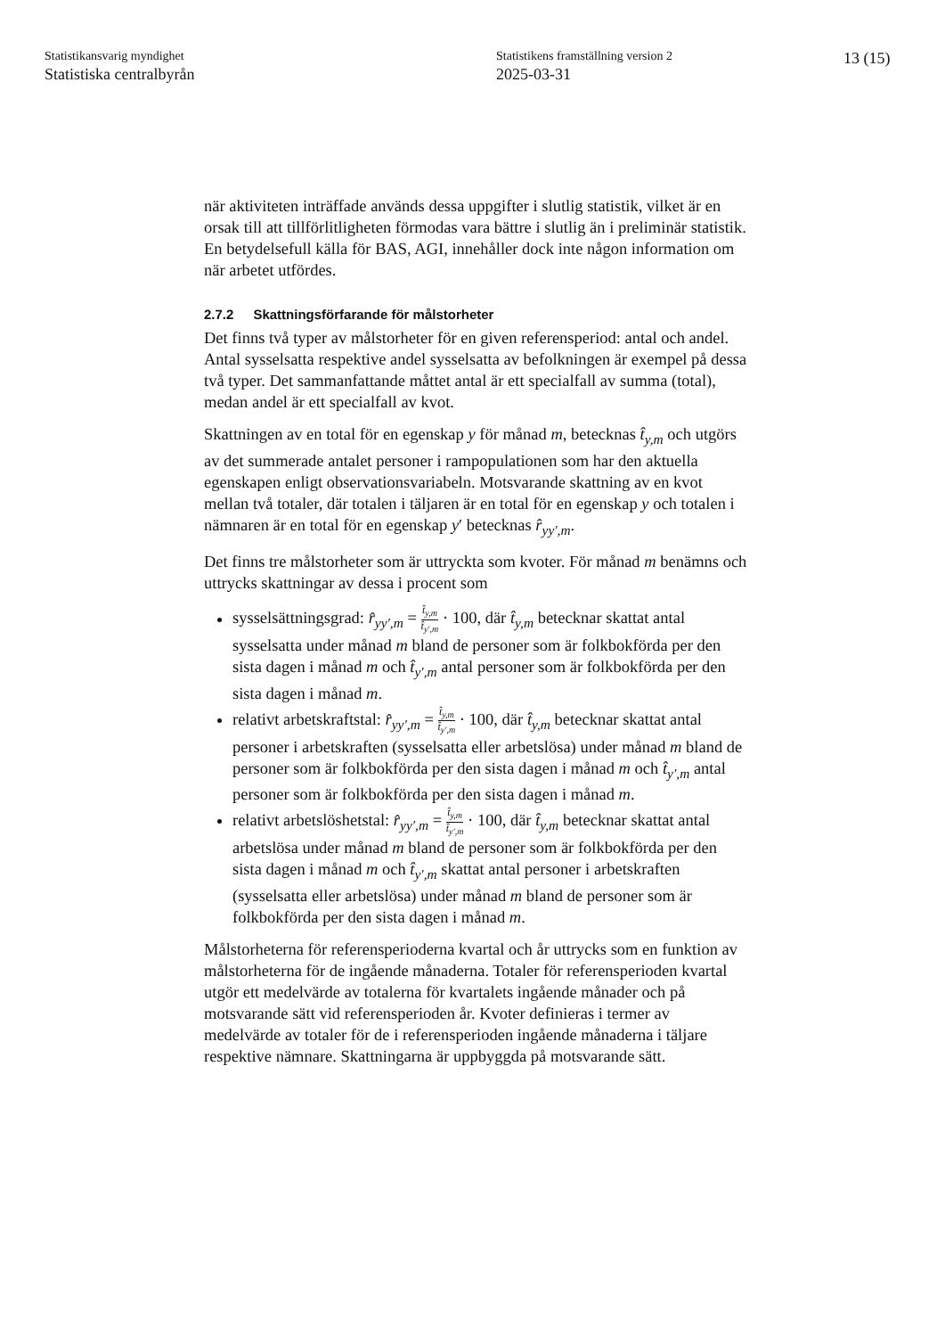Statistikansvarig myndighet
Statistiska centralbyrån
Statistikens framställning version 2
2025-03-31
13 (15)
när aktiviteten inträffade används dessa uppgifter i slutlig statistik, vilket är en orsak till att tillförlitligheten förmodas vara bättre i slutlig än i preliminär statistik. En betydelsefull källa för BAS, AGI, innehåller dock inte någon information om när arbetet utfördes.
2.7.2 Skattningsförfarande för målstorheter
Det finns två typer av målstorheter för en given referensperiod: antal och andel. Antal sysselsatta respektive andel sysselsatta av befolkningen är exempel på dessa två typer. Det sammanfattande måttet antal är ett specialfall av summa (total), medan andel är ett specialfall av kvot.
Skattningen av en total för en egenskap y för månad m, betecknas t̂<sub>y,m</sub> och utgörs av det summerade antalet personer i rampopulationen som har den aktuella egenskapen enligt observationsvariabeln. Motsvarande skattning av en kvot mellan två totaler, där totalen i täljaren är en total för en egenskap y och totalen i nämnaren är en total för en egenskap y′ betecknas r̂<sub>yy′,m</sub>.
Det finns tre målstorheter som är uttryckta som kvoter. För månad m benämns och uttrycks skattningar av dessa i procent som
sysselsättningsgrad: r̂<sub>yy′,m</sub> = t̂<sub>y,m</sub> t̂<sub>y′,m</sub> · 100, där t̂<sub>y,m</sub> betecknar skattat antal sysselsatta under månad m bland de personer som är folkbokförda per den sista dagen i månad m och t̂<sub>y′,m</sub> antal personer som är folkbokförda per den sista dagen i månad m.
relativt arbetskraftstal: r̂<sub>yy′,m</sub> = t̂<sub>y,m</sub> t̂<sub>y′,m</sub> · 100, där t̂<sub>y,m</sub> betecknar skattat antal personer i arbetskraften (sysselsatta eller arbetslösa) under månad m bland de personer som är folkbokförda per den sista dagen i månad m och t̂<sub>y′,m</sub> antal personer som är folkbokförda per den sista dagen i månad m.
relativt arbetslöshetstal: r̂<sub>yy′,m</sub> = t̂<sub>y,m</sub> t̂<sub>y′,m</sub> · 100, där t̂<sub>y,m</sub> betecknar skattat antal arbetslösa under månad m bland de personer som är folkbokförda per den sista dagen i månad m och t̂<sub>y′,m</sub> skattat antal personer i arbetskraften (sysselsatta eller arbetslösa) under månad m bland de personer som är folkbokförda per den sista dagen i månad m.
Målstorheterna för referensperioderna kvartal och år uttrycks som en funktion av målstorheterna för de ingående månaderna. Totaler för referensperioden kvartal utgör ett medelvärde av totalerna för kvartalets ingående månader och på motsvarande sätt vid referensperioden år. Kvoter definieras i termer av medelvärde av totaler för de i referensperioden ingående månaderna i täljare respektive nämnare. Skattningarna är uppbyggda på motsvarande sätt.